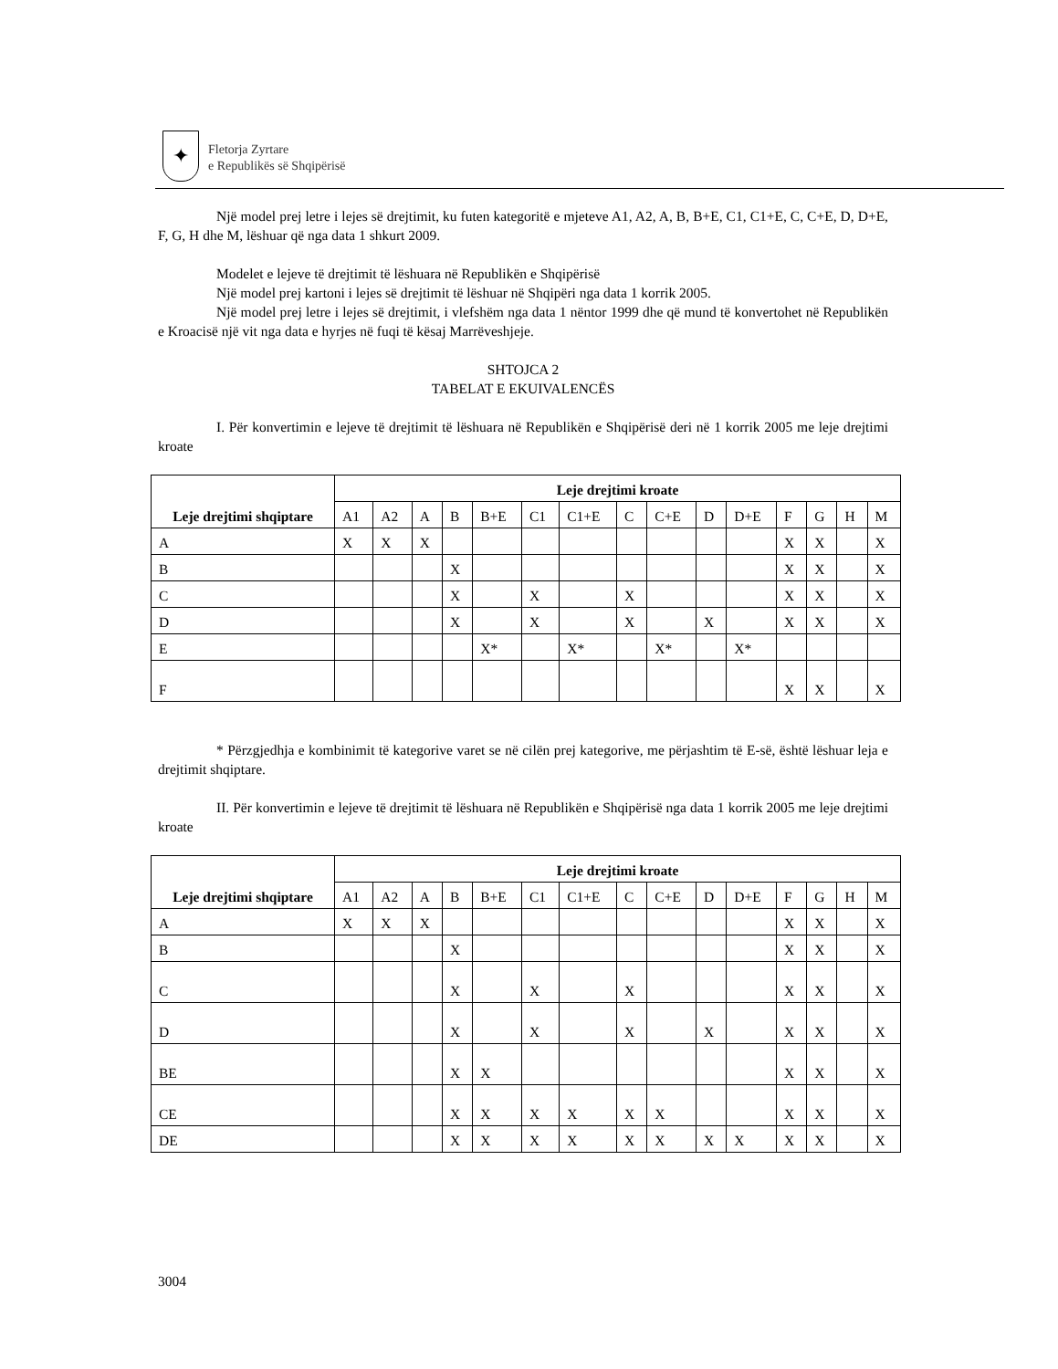✦
Fletorja Zyrtare
e Republikës së Shqipërisë
Një model prej letre i lejes së drejtimit, ku futen kategoritë e mjeteve A1, A2, A, B, B+E, C1, C1+E, C, C+E, D, D+E, F, G, H dhe M, lëshuar që nga data 1 shkurt 2009.
Modelet e lejeve të drejtimit të lëshuara në Republikën e Shqipërisë
Një model prej kartoni i lejes së drejtimit të lëshuar në Shqipëri nga data 1 korrik 2005.
Një model prej letre i lejes së drejtimit, i vlefshëm nga data 1 nëntor 1999 dhe që mund të konvertohet në Republikën e Kroacisë një vit nga data e hyrjes në fuqi të kësaj Marrëveshjeje.
SHTOJCA 2
TABELAT E EKUIVALENCËS
I. Për konvertimin e lejeve të drejtimit të lëshuara në Republikën e Shqipërisë deri në 1 korrik 2005 me leje drejtimi kroate
| Leje drejtimi shqiptare | Leje drejtimi kroate | | | | | | | | | | | | | | |
| --- | --- | --- | --- | --- | --- | --- | --- | --- | --- | --- | --- | --- | --- | --- | --- |
| | A1 | A2 | A | B | B+E | C1 | C1+E | C | C+E | D | D+E | F | G | H | M |
| A | X | X | X | | | | | | | | | X | X | | X |
| B | | | | X | | | | | | | | X | X | | X |
| C | | | | X | | X | | X | | | | X | X | | X |
| D | | | | X | | X | | X | | X | | X | X | | X |
| E | | | | | X* | | X* | | X* | | X* | | | | |
| F | | | | | | | | | | | | X | X | | X |
* Përzgjedhja e kombinimit të kategorive varet se në cilën prej kategorive, me përjashtim të E-së, është lëshuar leja e drejtimit shqiptare.
II. Për konvertimin e lejeve të drejtimit të lëshuara në Republikën e Shqipërisë nga data 1 korrik 2005 me leje drejtimi kroate
| Leje drejtimi shqiptare | Leje drejtimi kroate | | | | | | | | | | | | | | |
| --- | --- | --- | --- | --- | --- | --- | --- | --- | --- | --- | --- | --- | --- | --- | --- |
| | A1 | A2 | A | B | B+E | C1 | C1+E | C | C+E | D | D+E | F | G | H | M |
| A | X | X | X | | | | | | | | | X | X | | X |
| B | | | | X | | | | | | | | X | X | | X |
| C | | | | X | | X | | X | | | | X | X | | X |
| D | | | | X | | X | | X | | X | | X | X | | X |
| BE | | | | X | X | | | | | | | X | X | | X |
| CE | | | | X | X | X | X | X | X | | | X | X | | X |
| DE | | | | X | X | X | X | X | X | X | X | X | X | | X |
3004